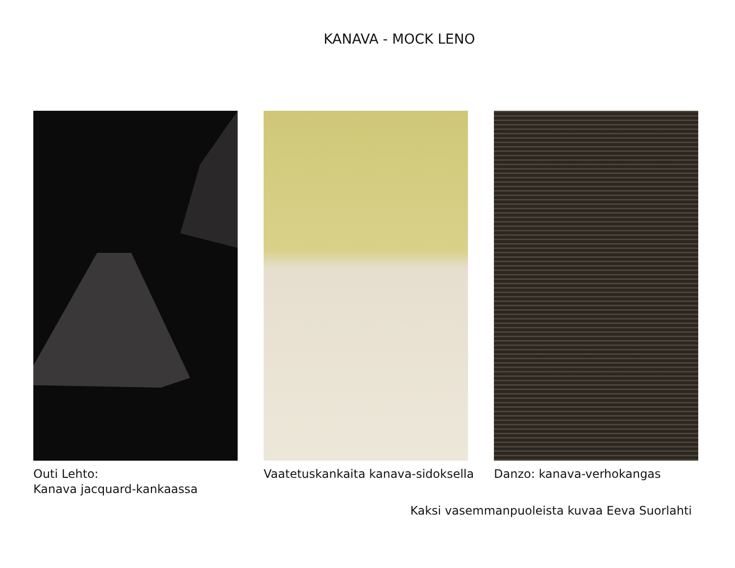KANAVA - MOCK LENO
Outi Lehto:
Kanava jacquard-kankaassa
Vaatetuskankaita kanava-sidoksella Danzo: kanava-verhokangas
Kaksi vasemmanpuoleista kuvaa Eeva Suorlahti